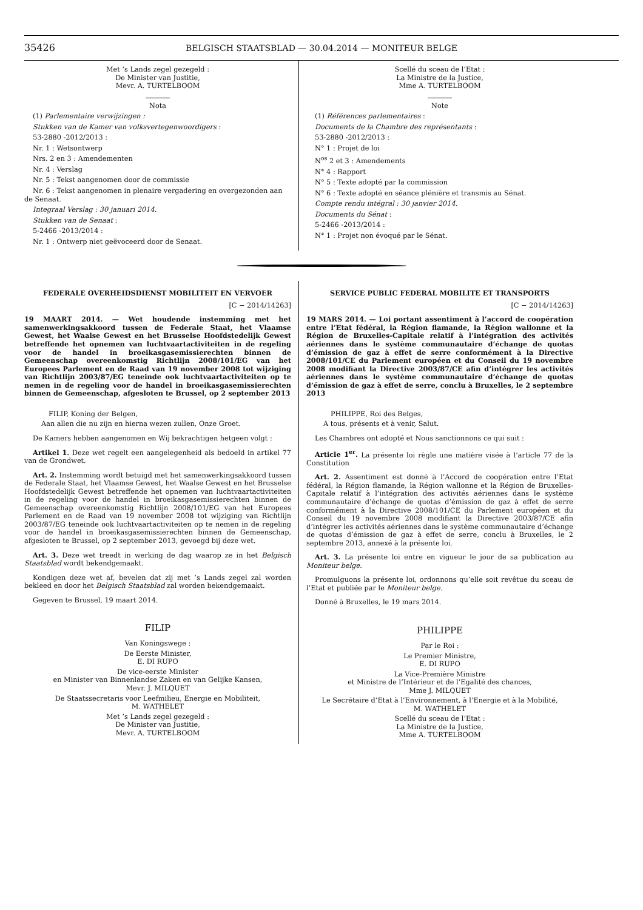35426 BELGISCH STAATSBLAD — 30.04.2014 — MONITEUR BELGE
Met ’s Lands zegel gezegeld :
De Minister van Justitie,
Mevr. A. TURTELBOOM
Nota
(1) Parlementaire verwijzingen :
Stukken van de Kamer van volksvertegenwoordigers :
53-2880 -2012/2013 :
Nr. 1 : Wetsontwerp
Nrs. 2 en 3 : Amendementen
Nr. 4 : Verslag
Nr. 5 : Tekst aangenomen door de commissie
Nr. 6 : Tekst aangenomen in plenaire vergadering en overgezonden aan de Senaat.
Integraal Verslag : 30 januari 2014.
Stukken van de Senaat :
5-2466 -2013/2014 :
Nr. 1 : Ontwerp niet geëvoceerd door de Senaat.
Scellé du sceau de l’Etat :
La Ministre de la Justice,
Mme A. TURTELBOOM
Note
(1) Références parlementaires :
Documents de la Chambre des représentants :
53-2880 -2012/2013 :
N° 1 : Projet de loi
N<sup>os</sup> 2 et 3 : Amendements
N° 4 : Rapport
N° 5 : Texte adopté par la commission
N° 6 : Texte adopté en séance plénière et transmis au Sénat.
Compte rendu intégral : 30 janvier 2014.
Documents du Sénat :
5-2466 -2013/2014 :
N° 1 : Projet non évoqué par le Sénat.
FEDERALE OVERHEIDSDIENST MOBILITEIT EN VERVOER
[C − 2014/14263]
19 MAART 2014. — Wet houdende instemming met het samenwerkingsakkoord tussen de Federale Staat, het Vlaamse Gewest, het Waalse Gewest en het Brusselse Hoofdstedelijk Gewest betreffende het opnemen van luchtvaartactiviteiten in de regeling voor de handel in broeikasgasemissierechten binnen de Gemeenschap overeenkomstig Richtlijn 2008/101/EG van het Europees Parlement en de Raad van 19 november 2008 tot wijziging van Richtlijn 2003/87/EG teneinde ook luchtvaartactiviteiten op te nemen in de regeling voor de handel in broeikasgasemissierechten binnen de Gemeenschap, afgesloten te Brussel, op 2 september 2013
FILIP, Koning der Belgen,
Aan allen die nu zijn en hierna wezen zullen, Onze Groet.
De Kamers hebben aangenomen en Wij bekrachtigen hetgeen volgt :
Artikel 1. Deze wet regelt een aangelegenheid als bedoeld in artikel 77 van de Grondwet.
Art. 2. Instemming wordt betuigd met het samenwerkingsakkoord tussen de Federale Staat, het Vlaamse Gewest, het Waalse Gewest en het Brusselse Hoofdstedelijk Gewest betreffende het opnemen van luchtvaartactiviteiten in de regeling voor de handel in broeikasgasemissierechten binnen de Gemeenschap overeenkomstig Richtlijn 2008/101/EG van het Europees Parlement en de Raad van 19 november 2008 tot wijziging van Richtlijn 2003/87/EG teneinde ook luchtvaartactiviteiten op te nemen in de regeling voor de handel in broeikasgasemissierechten binnen de Gemeenschap, afgesloten te Brussel, op 2 september 2013, gevoegd bij deze wet.
Art. 3. Deze wet treedt in werking de dag waarop ze in het Belgisch Staatsblad wordt bekendgemaakt.
Kondigen deze wet af, bevelen dat zij met ’s Lands zegel zal worden bekleed en door het Belgisch Staatsblad zal worden bekendgemaakt.
Gegeven te Brussel, 19 maart 2014.
FILIP
Van Koningswege :
De Eerste Minister,
E. DI RUPO
De vice-eerste Minister
en Minister van Binnenlandse Zaken en van Gelijke Kansen,
Mevr. J. MILQUET
De Staatssecretaris voor Leefmilieu, Energie en Mobiliteit,
M. WATHELET
Met ’s Lands zegel gezegeld :
De Minister van Justitie,
Mevr. A. TURTELBOOM
SERVICE PUBLIC FEDERAL MOBILITE ET TRANSPORTS
[C − 2014/14263]
19 MARS 2014. — Loi portant assentiment à l’accord de coopération entre l’Etat fédéral, la Région flamande, la Région wallonne et la Région de Bruxelles-Capitale relatif à l’intégration des activités aériennes dans le système communautaire d’échange de quotas d’émission de gaz à effet de serre conformément à la Directive 2008/101/CE du Parlement européen et du Conseil du 19 novembre 2008 modifiant la Directive 2003/87/CE afin d’intégrer les activités aériennes dans le système communautaire d’échange de quotas d’émission de gaz à effet de serre, conclu à Bruxelles, le 2 septembre 2013
PHILIPPE, Roi des Belges,
A tous, présents et à venir, Salut.
Les Chambres ont adopté et Nous sanctionnons ce qui suit :
Article 1<sup>er</sup>. La présente loi règle une matière visée à l’article 77 de la Constitution
Art. 2. Assentiment est donné à l’Accord de coopération entre l’Etat fédéral, la Région flamande, la Région wallonne et la Région de Bruxelles-Capitale relatif à l’intégration des activités aériennes dans le système communautaire d’échange de quotas d’émission de gaz à effet de serre conformément à la Directive 2008/101/CE du Parlement européen et du Conseil du 19 novembre 2008 modifiant la Directive 2003/87/CE afin d’intégrer les activités aériennes dans le système communautaire d’échange de quotas d’émission de gaz à effet de serre, conclu à Bruxelles, le 2 septembre 2013, annexé à la présente loi.
Art. 3. La présente loi entre en vigueur le jour de sa publication au Moniteur belge.
Promulguons la présente loi, ordonnons qu’elle soit revêtue du sceau de l’Etat et publiée par le Moniteur belge.
Donné à Bruxelles, le 19 mars 2014.
PHILIPPE
Par le Roi :
Le Premier Ministre,
E. DI RUPO
La Vice-Première Ministre
et Ministre de l’Intérieur et de l’Egalité des chances,
Mme J. MILQUET
Le Secrétaire d’Etat à l’Environnement, à l’Energie et à la Mobilité,
M. WATHELET
Scellé du sceau de l’Etat :
La Ministre de la Justice,
Mme A. TURTELBOOM